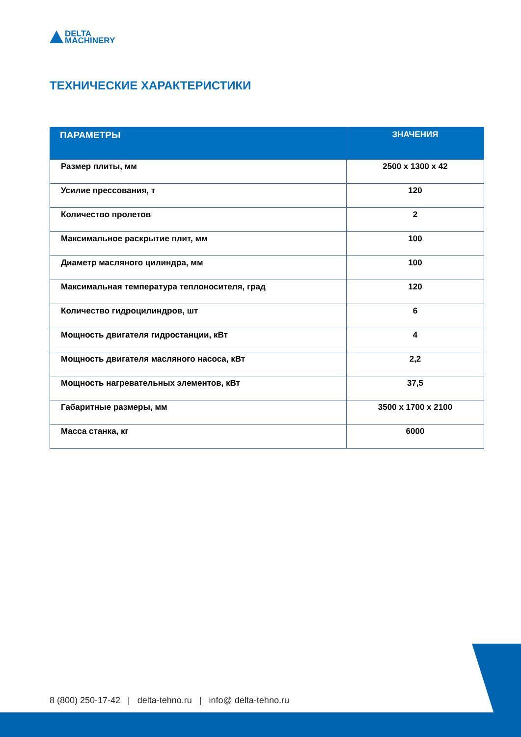DELTA
MACHINERY
ТЕХНИЧЕСКИЕ ХАРАКТЕРИСТИКИ
| ПАРАМЕТРЫ | ЗНАЧЕНИЯ |
| --- | --- |
| Размер плиты, мм | 2500 x 1300 x 42 |
| Усилие прессования, т | 120 |
| Количество пролетов | 2 |
| Максимальное раскрытие плит, мм | 100 |
| Диаметр масляного цилиндра, мм | 100 |
| Максимальная температура теплоносителя, град | 120 |
| Количество гидроцилиндров, шт | 6 |
| Мощность двигателя гидростанции, кВт | 4 |
| Мощность двигателя масляного насоса, кВт | 2,2 |
| Мощность нагревательных элементов, кВт | 37,5 |
| Габаритные размеры, мм | 3500 x 1700 x 2100 |
| Масса станка, кг | 6000 |
8 (800) 250-17-42 | delta-tehno.ru | info@ delta-tehno.ru